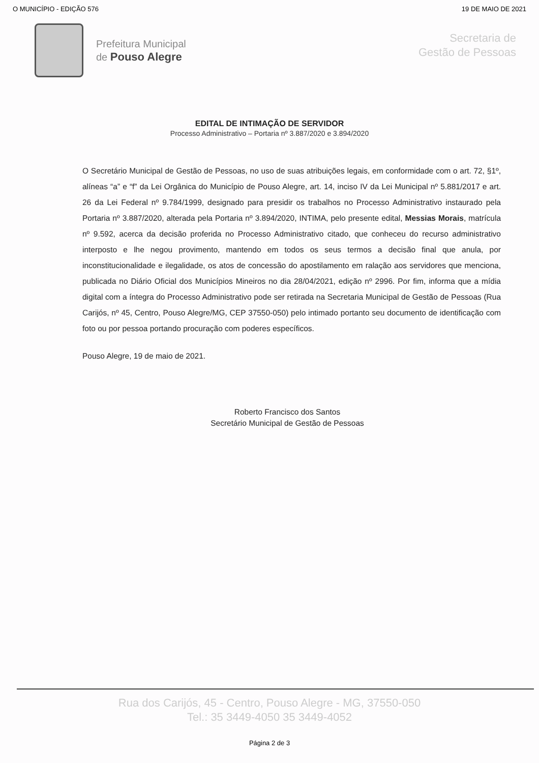O MUNICÍPIO - EDIÇÃO 576 19 DE MAIO DE 2021
Prefeitura Municipal
de Pouso Alegre
Secretaria de
Gestão de Pessoas
EDITAL DE INTIMAÇÃO DE SERVIDOR
Processo Administrativo – Portaria nº 3.887/2020 e 3.894/2020
O Secretário Municipal de Gestão de Pessoas, no uso de suas atribuições legais, em conformidade com o art. 72, §1º, alíneas “a” e “f” da Lei Orgânica do Município de Pouso Alegre, art. 14, inciso IV da Lei Municipal nº 5.881/2017 e art. 26 da Lei Federal nº 9.784/1999, designado para presidir os trabalhos no Processo Administrativo instaurado pela Portaria nº 3.887/2020, alterada pela Portaria nº 3.894/2020, INTIMA, pelo presente edital, Messias Morais, matrícula nº 9.592, acerca da decisão proferida no Processo Administrativo citado, que conheceu do recurso administrativo interposto e lhe negou provimento, mantendo em todos os seus termos a decisão final que anula, por inconstitucionalidade e ilegalidade, os atos de concessão do apostilamento em ralação aos servidores que menciona, publicada no Diário Oficial dos Municípios Mineiros no dia 28/04/2021, edição nº 2996. Por fim, informa que a mídia digital com a íntegra do Processo Administrativo pode ser retirada na Secretaria Municipal de Gestão de Pessoas (Rua Carijós, nº 45, Centro, Pouso Alegre/MG, CEP 37550-050) pelo intimado portanto seu documento de identificação com foto ou por pessoa portando procuração com poderes específicos.
Pouso Alegre, 19 de maio de 2021.
Roberto Francisco dos Santos
Secretário Municipal de Gestão de Pessoas
Rua dos Carijós, 45 - Centro, Pouso Alegre - MG, 37550-050
Tel.: 35 3449-4050 35 3449-4052
Página 2 de 3